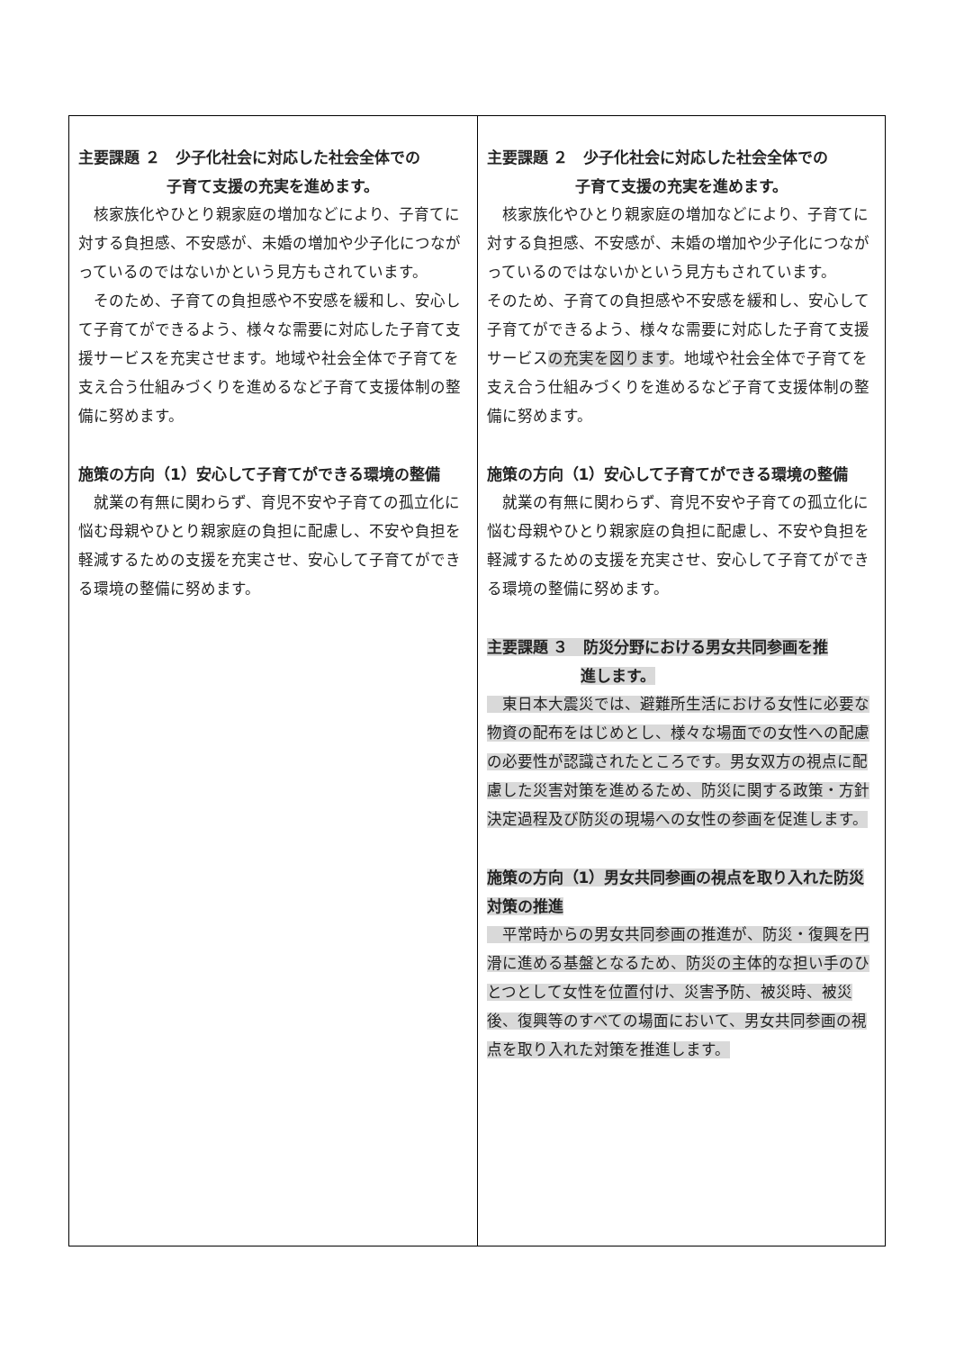| 主要課題 ２ 少子化社会に対応した社会全体での 子育て支援の充実を進めます。 核家族化やひとり親家庭の増加などにより、子育てに対する負担感、不安感が、未婚の増加や少子化につながっているのではないかという見方もされています。 そのため、子育ての負担感や不安感を緩和し、安心して子育てができるよう、様々な需要に対応した子育て支援サービスを充実させます。地域や社会全体で子育てを支え合う仕組みづくりを進めるなど子育て支援体制の整備に努めます。 施策の方向（1）安心して子育てができる環境の整備 就業の有無に関わらず、育児不安や子育ての孤立化に悩む母親やひとり親家庭の負担に配慮し、不安や負担を軽減するための支援を充実させ、安心して子育てができる環境の整備に努めます。 | 主要課題 ２ 少子化社会に対応した社会全体での 子育て支援の充実を進めます。 核家族化やひとり親家庭の増加などにより、子育てに対する負担感、不安感が、未婚の増加や少子化につながっているのではないかという見方もされています。 そのため、子育ての負担感や不安感を緩和し、安心して子育てができるよう、様々な需要に対応した子育て支援サービス の充実を図ります 。地域や社会全体で子育てを支え合う仕組みづくりを進めるなど子育て支援体制の整備に努めます。 施策の方向（1）安心して子育てができる環境の整備 就業の有無に関わらず、育児不安や子育ての孤立化に悩む母親やひとり親家庭の負担に配慮し、不安や負担を軽減するための支援を充実させ、安心して子育てができる環境の整備に努めます。 主要課題 ３ 防災分野における男女共同参画を推 進します。 東日本大震災では、避難所生活における女性に必要な物資の配布をはじめとし、様々な場面での女性への配慮の必要性が認識されたところです。男女双方の視点に配慮した災害対策を進めるため、防災に関する政策・方針決定過程及び防災の現場への女性の参画を促進します。 施策の方向（1）男女共同参画の視点を取り入れた防災対策の推進 平常時からの男女共同参画の推進が、防災・復興を円滑に進める基盤となるため、防災の主体的な担い手のひとつとして女性を位置付け、災害予防、被災時、被災後、復興等のすべての場面において、男女共同参画の視点を取り入れた対策を推進します。 |